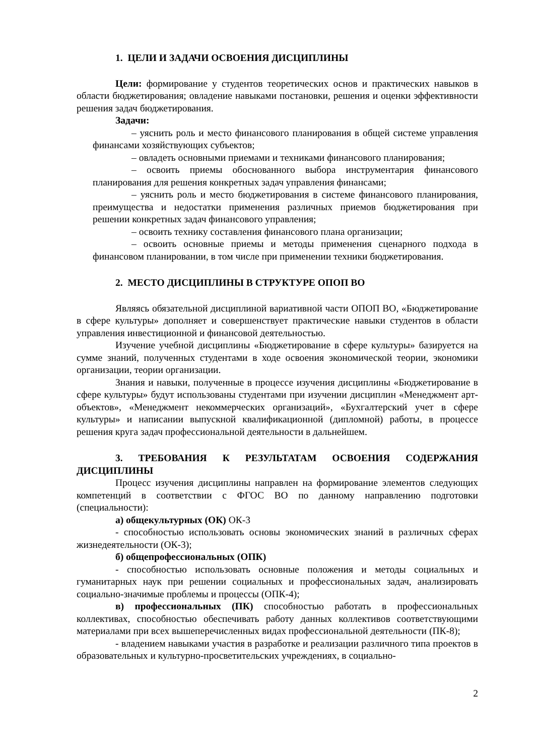1. ЦЕЛИ И ЗАДАЧИ ОСВОЕНИЯ ДИСЦИПЛИНЫ
Цели: формирование у студентов теоретических основ и практических навыков в области бюджетирования; овладение навыками постановки, решения и оценки эффективности решения задач бюджетирования.
Задачи:
– уяснить роль и место финансового планирования в общей системе управления финансами хозяйствующих субъектов;
– овладеть основными приемами и техниками финансового планирования;
– освоить приемы обоснованного выбора инструментария финансового планирования для решения конкретных задач управления финансами;
– уяснить роль и место бюджетирования в системе финансового планирования, преимущества и недостатки применения различных приемов бюджетирования при решении конкретных задач финансового управления;
– освоить технику составления финансового плана организации;
– освоить основные приемы и методы применения сценарного подхода в финансовом планировании, в том числе при применении техники бюджетирования.
2. МЕСТО ДИСЦИПЛИНЫ В СТРУКТУРЕ ОПОП ВО
Являясь обязательной дисциплиной вариативной части ОПОП ВО, «Бюджетирование в сфере культуры» дополняет и совершенствует практические навыки студентов в области управления инвестиционной и финансовой деятельностью.
Изучение учебной дисциплины «Бюджетирование в сфере культуры» базируется на сумме знаний, полученных студентами в ходе освоения экономической теории, экономики организации, теории организации.
Знания и навыки, полученные в процессе изучения дисциплины «Бюджетирование в сфере культуры» будут использованы студентами при изучении дисциплин «Менеджмент арт-объектов», «Менеджмент некоммерческих организаций», «Бухгалтерский учет в сфере культуры» и написании выпускной квалификационной (дипломной) работы, в процессе решения круга задач профессиональной деятельности в дальнейшем.
3. ТРЕБОВАНИЯ К РЕЗУЛЬТАТАМ ОСВОЕНИЯ СОДЕРЖАНИЯ ДИСЦИПЛИНЫ
Процесс изучения дисциплины направлен на формирование элементов следующих компетенций в соответствии с ФГОС ВО по данному направлению подготовки (специальности):
а) общекультурных (ОК) ОК-3
- способностью использовать основы экономических знаний в различных сферах жизнедеятельности (ОК-3);
б) общепрофессиональных (ОПК)
- способностью использовать основные положения и методы социальных и гуманитарных наук при решении социальных и профессиональных задач, анализировать социально-значимые проблемы и процессы (ОПК-4);
в) профессиональных (ПК) способностью работать в профессиональных коллективах, способностью обеспечивать работу данных коллективов соответствующими материалами при всех вышеперечисленных видах профессиональной деятельности (ПК-8);
- владением навыками участия в разработке и реализации различного типа проектов в образовательных и культурно-просветительских учреждениях, в социально-
2